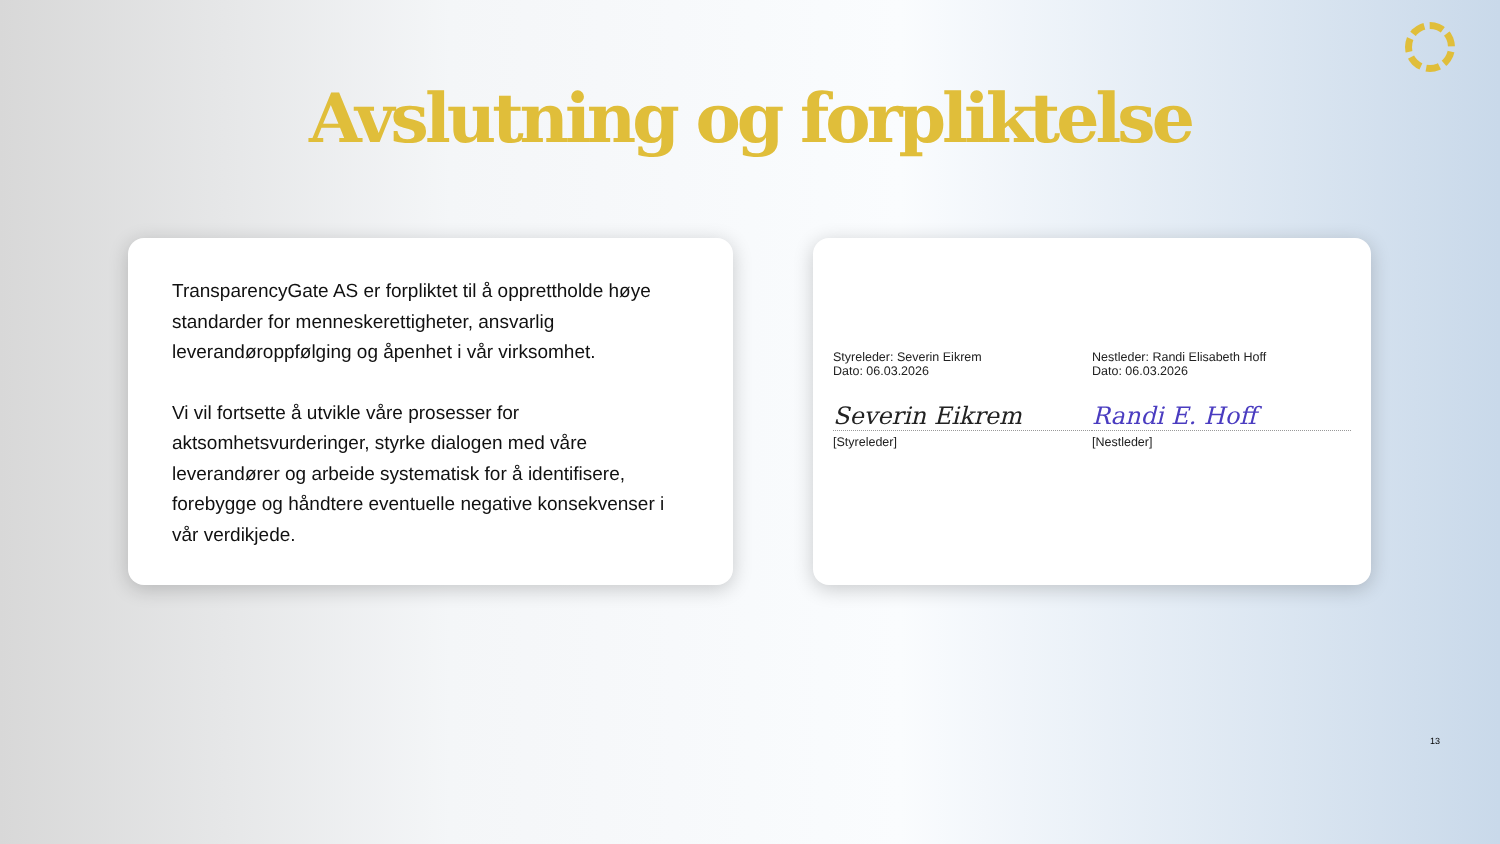Avslutning og forpliktelse
TransparencyGate AS er forpliktet til å opprettholde høye standarder for menneskerettigheter, ansvarlig leverandøroppfølging og åpenhet i vår virksomhet.
Vi vil fortsette å utvikle våre prosesser for aktsomhetsvurderinger, styrke dialogen med våre leverandører og arbeide systematisk for å identifisere, forebygge og håndtere eventuelle negative konsekvenser i vår verdikjede.
Styreleder: Severin Eikrem
Dato: 06.03.2026
Severin Eikrem
[Styreleder]
Nestleder: Randi Elisabeth Hoff
Dato: 06.03.2026
Randi E. Hoff
[Nestleder]
13